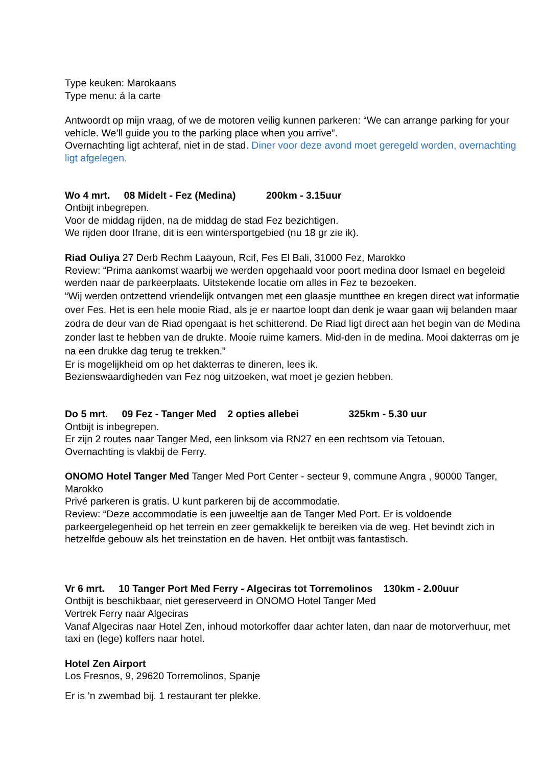Type keuken: Marokaans
Type menu: á la carte
Antwoordt op mijn vraag, of we de motoren veilig kunnen parkeren: “We can arrange parking for your vehicle. We’ll guide you to the parking place when you arrive”.
Overnachting ligt achteraf, niet in de stad. Diner voor deze avond moet geregeld worden, overnachting ligt afgelegen.
Wo 4 mrt. 08 Midelt - Fez (Medina) 200km - 3.15uur
Ontbijt inbegrepen.
Voor de middag rijden, na de middag de stad Fez bezichtigen.
We rijden door Ifrane, dit is een wintersportgebied (nu 18 gr zie ik).
Riad Ouliya 27 Derb Rechm Laayoun, Rcif, Fes El Bali, 31000 Fez, Marokko
Review: “Prima aankomst waarbij we werden opgehaald voor poort medina door Ismael en begeleid werden naar de parkeerplaats. Uitstekende locatie om alles in Fez te bezoeken.
“Wij werden ontzettend vriendelijk ontvangen met een glaasje muntthee en kregen direct wat informatie over Fes. Het is een hele mooie Riad, als je er naartoe loopt dan denk je waar gaan wij belanden maar zodra de deur van de Riad opengaat is het schitterend. De Riad ligt direct aan het begin van de Medina zonder last te hebben van de drukte. Mooie ruime kamers. Mid-den in de medina. Mooi dakterras om je na een drukke dag terug te trekken.”
Er is mogelijkheid om op het dakterras te dineren, lees ik.
Bezienswaardigheden van Fez nog uitzoeken, wat moet je gezien hebben.
Do 5 mrt. 09 Fez - Tanger Med 2 opties allebei 325km - 5.30 uur
Ontbijt is inbegrepen.
Er zijn 2 routes naar Tanger Med, een linksom via RN27 en een rechtsom via Tetouan.
Overnachting is vlakbij de Ferry.
ONOMO Hotel Tanger Med Tanger Med Port Center - secteur 9, commune Angra , 90000 Tanger, Marokko
Privé parkeren is gratis. U kunt parkeren bij de accommodatie.
Review: “Deze accommodatie is een juweeltje aan de Tanger Med Port. Er is voldoende parkeergelegenheid op het terrein en zeer gemakkelijk te bereiken via de weg. Het bevindt zich in hetzelfde gebouw als het treinstation en de haven. Het ontbijt was fantastisch.
Vr 6 mrt. 10 Tanger Port Med Ferry - Algeciras tot Torremolinos 130km - 2.00uur
Ontbijt is beschikbaar, niet gereserveerd in ONOMO Hotel Tanger Med
Vertrek Ferry naar Algeciras
Vanaf Algeciras naar Hotel Zen, inhoud motorkoffer daar achter laten, dan naar de motorverhuur, met taxi en (lege) koffers naar hotel.
Hotel Zen Airport
Los Fresnos, 9, 29620 Torremolinos, Spanje
Er is ’n zwembad bij. 1 restaurant ter plekke.